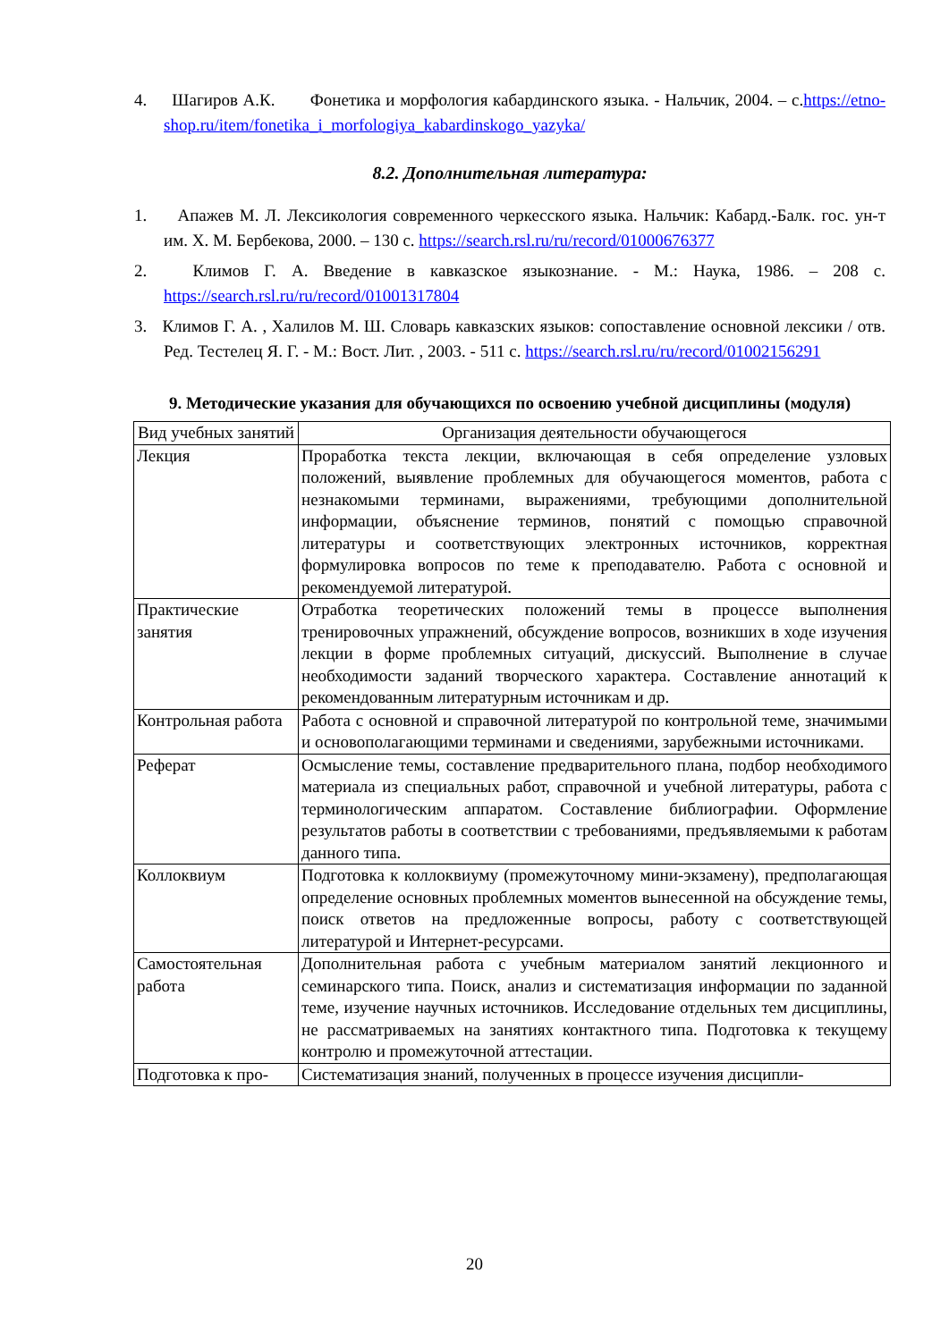4. Шагиров А.К. Фонетика и морфология кабардинского языка. - Нальчик, 2004. – с.https://etno-shop.ru/item/fonetika_i_morfologiya_kabardinskogo_yazyka/
8.2. Дополнительная литература:
1. Апажев М. Л. Лексикология современного черкесского языка. Нальчик: Кабард.-Балк. гос. ун-т им. Х. М. Бербекова, 2000. – 130 с. https://search.rsl.ru/ru/record/01000676377
2. Климов Г. А. Введение в кавказское языкознание. - М.: Наука, 1986. – 208 с. https://search.rsl.ru/ru/record/01001317804
3. Климов Г. А. , Халилов М. Ш. Словарь кавказских языков: сопоставление основной лексики / отв. Ред. Тестелец Я. Г. - М.: Вост. Лит. , 2003. - 511 с. https://search.rsl.ru/ru/record/01002156291
9. Методические указания для обучающихся по освоению учебной дисциплины (модуля)
| Вид учебных занятий | Организация деятельности обучающегося |
| Лекция | Проработка текста лекции, включающая в себя определение узловых положений, выявление проблемных для обучающегося моментов, работа с незнакомыми терминами, выражениями, требующими дополнительной информации, объяснение терминов, понятий с помощью справочной литературы и соответствующих электронных источников, корректная формулировка вопросов по теме к преподавателю. Работа с основной и рекомендуемой литературой. |
| Практические занятия | Отработка теоретических положений темы в процессе выполнения тренировочных упражнений, обсуждение вопросов, возникших в ходе изучения лекции в форме проблемных ситуаций, дискуссий. Выполнение в случае необходимости заданий творческого характера. Составление аннотаций к рекомендованным литературным источникам и др. |
| Контрольная работа | Работа с основной и справочной литературой по контрольной теме, значимыми и основополагающими терминами и сведениями, зарубежными источниками. |
| Реферат | Осмысление темы, составление предварительного плана, подбор необходимого материала из специальных работ, справочной и учебной литературы, работа с терминологическим аппаратом. Составление библиографии. Оформление результатов работы в соответствии с требованиями, предъявляемыми к работам данного типа. |
| Коллоквиум | Подготовка к коллоквиуму (промежуточному мини-экзамену), предполагающая определение основных проблемных моментов вынесенной на обсуждение темы, поиск ответов на предложенные вопросы, работу с соответствующей литературой и Интернет-ресурсами. |
| Самостоятельная работа | Дополнительная работа с учебным материалом занятий лекционного и семинарского типа. Поиск, анализ и систематизация информации по заданной теме, изучение научных источников. Исследование отдельных тем дисциплины, не рассматриваемых на занятиях контактного типа. Подготовка к текущему контролю и промежуточной аттестации. |
| Подготовка к про- | Систематизация знаний, полученных в процессе изучения дисципли- |
20